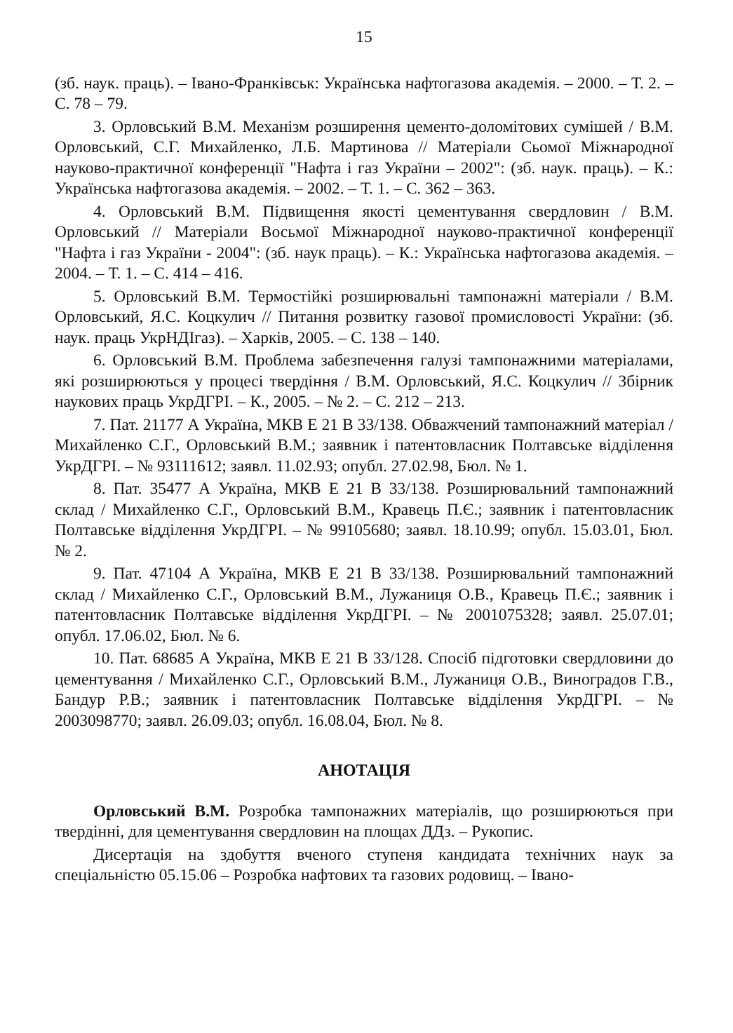15
(зб. наук. праць). – Івано-Франківськ: Українська нафтогазова академія. – 2000. – Т. 2. – С. 78 – 79.
3. Орловський В.М. Механізм розширення цементо-доломітових сумішей / В.М. Орловський, С.Г. Михайленко, Л.Б. Мартинова // Матеріали Сьомої Міжнародної науково-практичної конференції "Нафта і газ України – 2002": (зб. наук. праць). – К.: Українська нафтогазова академія. – 2002. – Т. 1. – С. 362 – 363.
4. Орловський В.М. Підвищення якості цементування свердловин / В.М. Орловський // Матеріали Восьмої Міжнародної науково-практичної конференції "Нафта і газ України - 2004": (зб. наук праць). – К.: Українська нафтогазова академія. – 2004. – Т. 1. – С. 414 – 416.
5. Орловський В.М. Термостійкі розширювальні тампонажні матеріали / В.М. Орловський, Я.С. Коцкулич // Питання розвитку газової промисловості України: (зб. наук. праць УкрНДІгаз). – Харків, 2005. – С. 138 – 140.
6. Орловський В.М. Проблема забезпечення галузі тампонажними матеріалами, які розширюються у процесі твердіння / В.М. Орловський, Я.С. Коцкулич // Збірник наукових праць УкрДГРІ. – К., 2005. – № 2. – С. 212 – 213.
7. Пат. 21177 А Україна, МКВ Е 21 В 33/138. Обважчений тампонажний матеріал / Михайленко С.Г., Орловський В.М.; заявник і патентовласник Полтавське відділення УкрДГРІ. – № 93111612; заявл. 11.02.93; опубл. 27.02.98, Бюл. № 1.
8. Пат. 35477 А Україна, МКВ Е 21 В 33/138. Розширювальний тампонажний склад / Михайленко С.Г., Орловський В.М., Кравець П.Є.; заявник і патентовласник Полтавське відділення УкрДГРІ. – № 99105680; заявл. 18.10.99; опубл. 15.03.01, Бюл. № 2.
9. Пат. 47104 А Україна, МКВ Е 21 В 33/138. Розширювальний тампонажний склад / Михайленко С.Г., Орловський В.М., Лужаниця О.В., Кравець П.Є.; заявник і патентовласник Полтавське відділення УкрДГРІ. – № 2001075328; заявл. 25.07.01; опубл. 17.06.02, Бюл. № 6.
10. Пат. 68685 А Україна, МКВ Е 21 В 33/128. Спосіб підготовки свердловини до цементування / Михайленко С.Г., Орловський В.М., Лужаниця О.В., Виноградов Г.В., Бандур Р.В.; заявник і патентовласник Полтавське відділення УкрДГРІ. – № 2003098770; заявл. 26.09.03; опубл. 16.08.04, Бюл. № 8.
АНОТАЦІЯ
Орловський В.М. Розробка тампонажних матеріалів, що розширюються при твердінні, для цементування свердловин на площах ДДз. – Рукопис.
Дисертація на здобуття вченого ступеня кандидата технічних наук за спеціальністю 05.15.06 – Розробка нафтових та газових родовищ. – Івано-